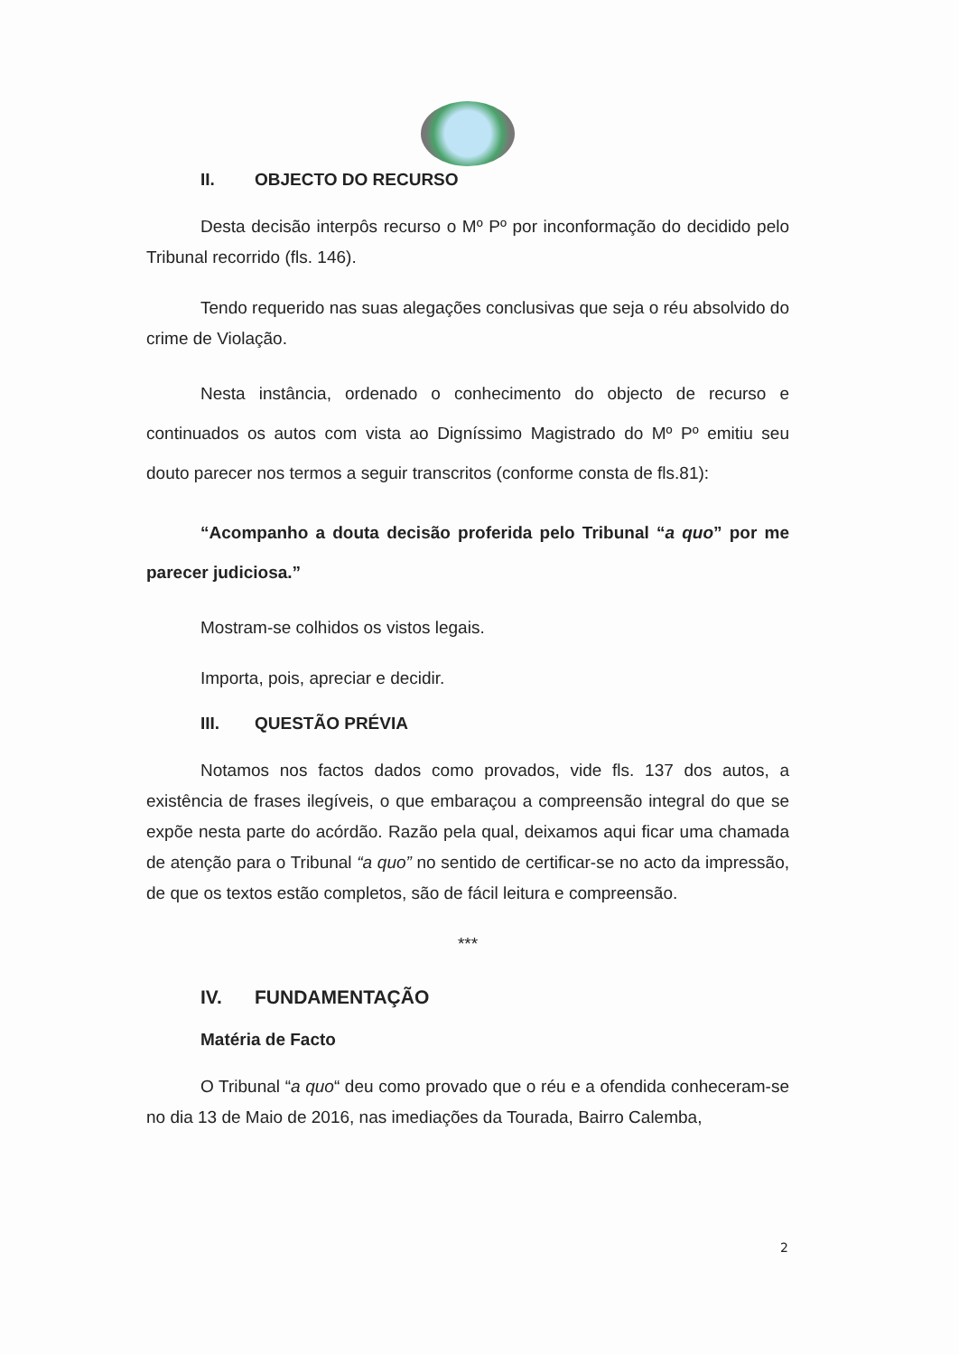II. OBJECTO DO RECURSO
Desta decisão interpôs recurso o Mº Pº por inconformação do decidido pelo Tribunal recorrido (fls. 146).
Tendo requerido nas suas alegações conclusivas que seja o réu absolvido do crime de Violação.
Nesta instância, ordenado o conhecimento do objecto de recurso e continuados os autos com vista ao Digníssimo Magistrado do Mº Pº emitiu seu douto parecer nos termos a seguir transcritos (conforme consta de fls.81):
“Acompanho a douta decisão proferida pelo Tribunal “a quo” por me parecer judiciosa.”
Mostram-se colhidos os vistos legais.
Importa, pois, apreciar e decidir.
III. QUESTÃO PRÉVIA
Notamos nos factos dados como provados, vide fls. 137 dos autos, a existência de frases ilegíveis, o que embaraçou a compreensão integral do que se expõe nesta parte do acórdão. Razão pela qual, deixamos aqui ficar uma chamada de atenção para o Tribunal “a quo” no sentido de certificar-se no acto da impressão, de que os textos estão completos, são de fácil leitura e compreensão.
***
IV. FUNDAMENTAÇÃO
Matéria de Facto
O Tribunal “a quo“ deu como provado que o réu e a ofendida conheceram-se no dia 13 de Maio de 2016, nas imediações da Tourada, Bairro Calemba,
2